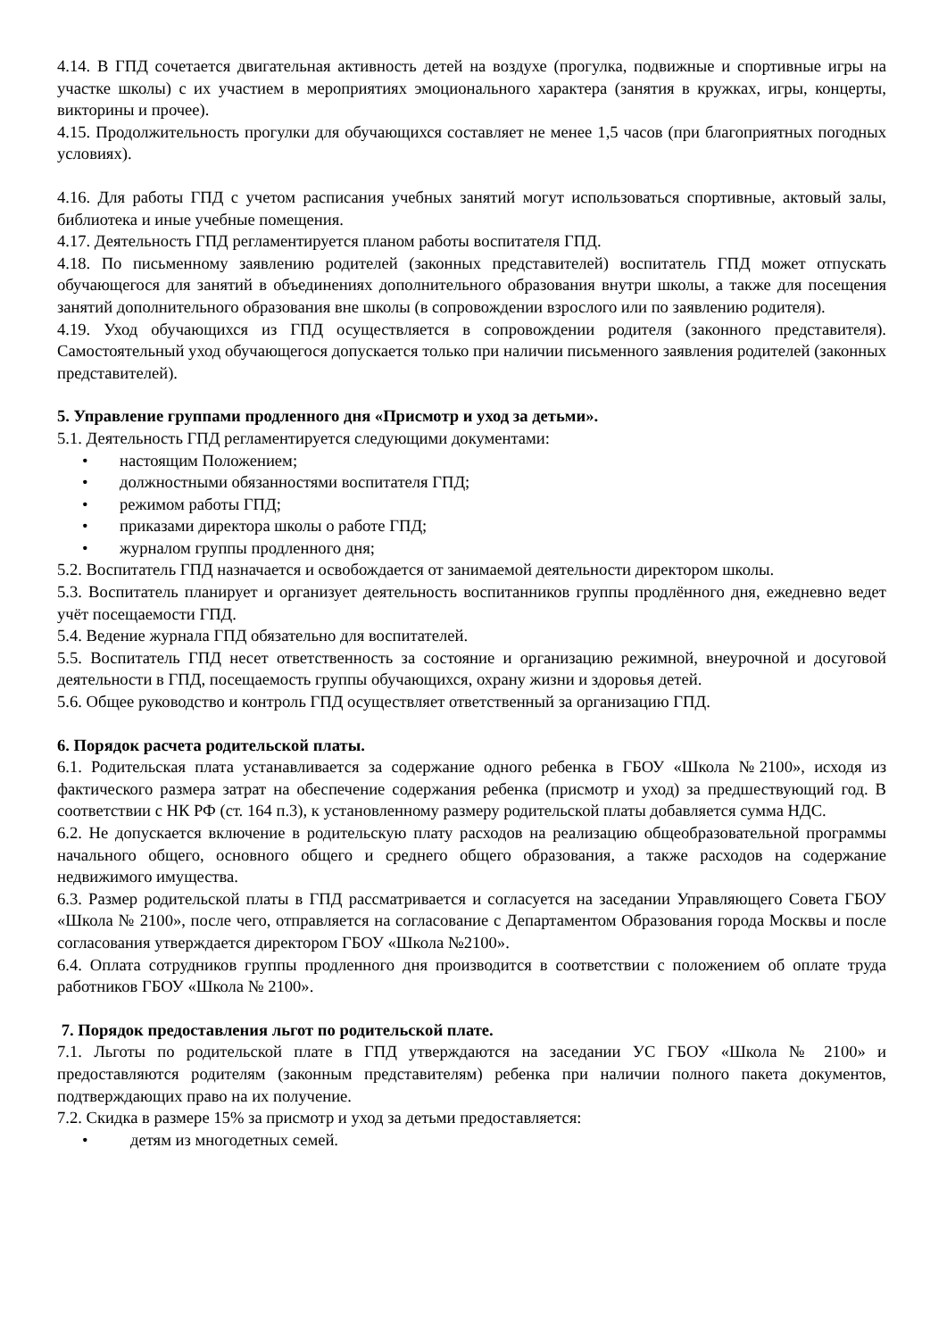4.14. В ГПД сочетается двигательная активность детей на воздухе (прогулка, подвижные и спортивные игры на участке школы) с их участием в мероприятиях эмоционального характера (занятия в кружках, игры, концерты, викторины и прочее).
4.15. Продолжительность прогулки для обучающихся составляет не менее 1,5 часов (при благоприятных погодных условиях).
4.16. Для работы ГПД с учетом расписания учебных занятий могут использоваться спортивные, актовый залы, библиотека и иные учебные помещения.
4.17. Деятельность ГПД регламентируется планом работы воспитателя ГПД.
4.18. По письменному заявлению родителей (законных представителей) воспитатель ГПД может отпускать обучающегося для занятий в объединениях дополнительного образования внутри школы, а также для посещения занятий дополнительного образования вне школы (в сопровождении взрослого или по заявлению родителя).
4.19. Уход обучающихся из ГПД осуществляется в сопровождении родителя (законного представителя). Самостоятельный уход обучающегося допускается только при наличии письменного заявления родителей (законных представителей).
5. Управление группами продленного дня «Присмотр и уход за детьми».
5.1. Деятельность ГПД регламентируется следующими документами:
• настоящим Положением;
• должностными обязанностями воспитателя ГПД;
• режимом работы ГПД;
• приказами директора школы о работе ГПД;
• журналом группы продленного дня;
5.2. Воспитатель ГПД назначается и освобождается от занимаемой деятельности директором школы.
5.3. Воспитатель планирует и организует деятельность воспитанников группы продлённого дня, ежедневно ведет учёт посещаемости ГПД.
5.4. Ведение журнала ГПД обязательно для воспитателей.
5.5. Воспитатель ГПД несет ответственность за состояние и организацию режимной, внеурочной и досуговой деятельности в ГПД, посещаемость группы обучающихся, охрану жизни и здоровья детей.
5.6. Общее руководство и контроль ГПД осуществляет ответственный за организацию ГПД.
6. Порядок расчета родительской платы.
6.1. Родительская плата устанавливается за содержание одного ребенка в ГБОУ «Школа №2100», исходя из фактического размера затрат на обеспечение содержания ребенка (присмотр и уход) за предшествующий год. В соответствии с НК РФ (ст. 164 п.3), к установленному размеру родительской платы добавляется сумма НДС.
6.2. Не допускается включение в родительскую плату расходов на реализацию общеобразовательной программы начального общего, основного общего и среднего общего образования, а также расходов на содержание недвижимого имущества.
6.3. Размер родительской платы в ГПД рассматривается и согласуется на заседании Управляющего Совета ГБОУ «Школа № 2100», после чего, отправляется на согласование с Департаментом Образования города Москвы и после согласования утверждается директором ГБОУ «Школа №2100».
6.4. Оплата сотрудников группы продленного дня производится в соответствии с положением об оплате труда работников ГБОУ «Школа № 2100».
7. Порядок предоставления льгот по родительской плате.
7.1. Льготы по родительской плате в ГПД утверждаются на заседании УС ГБОУ «Школа № 2100» и предоставляются родителям (законным представителям) ребенка при наличии полного пакета документов, подтверждающих право на их получение.
7.2. Скидка в размере 15% за присмотр и уход за детьми предоставляется:
• детям из многодетных семей.